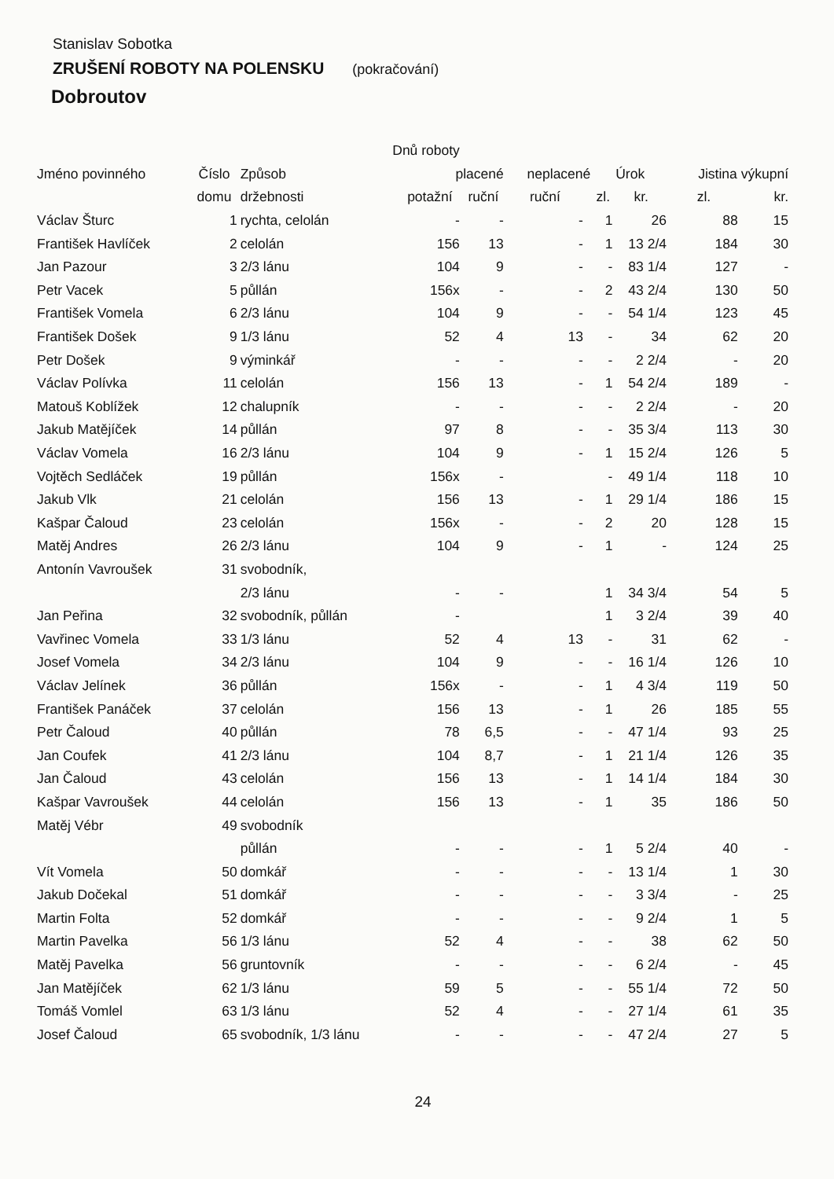Stanislav Sobotka
ZRUŠENÍ ROBOTY NA POLENSKU (pokračování)
Dobroutov
| Dnů roboty | | | | | | | | | | |
| --- | --- | --- | --- | --- | --- | --- | --- | --- | --- | --- |
| Jméno povinného | Číslo | Způsob | placené | | neplacené | | Úrok | | Jistina výkupní | |
| | domu | držebnosti | potažní | ruční | ruční | | zl. | kr. | zl. | kr. |
| Václav Šturc | 1 | rychta, celolán | - | - | - | | 1 | 26 | 88 | 15 |
| František Havlíček | 2 | celolán | 156 | 13 | - | | 1 | 13 2/4 | 184 | 30 |
| Jan Pazour | 3 | 2/3 lánu | 104 | 9 | - | | - | 83 1/4 | 127 | - |
| Petr Vacek | 5 | půllán | 156x | - | - | | 2 | 43 2/4 | 130 | 50 |
| František Vomela | 6 | 2/3 lánu | 104 | 9 | - | | - | 54 1/4 | 123 | 45 |
| František Došek | 9 | 1/3 lánu | 52 | 4 | 13 | | - | 34 | 62 | 20 |
| Petr Došek | 9 | výminkář | - | - | - | | - | 2 2/4 | - | 20 |
| Václav Polívka | 11 | celolán | 156 | 13 | - | | 1 | 54 2/4 | 189 | - |
| Matouš Koblížek | 12 | chalupník | - | - | - | | - | 2 2/4 | - | 20 |
| Jakub Matějíček | 14 | půllán | 97 | 8 | - | | - | 35 3/4 | 113 | 30 |
| Václav Vomela | 16 | 2/3 lánu | 104 | 9 | - | | 1 | 15 2/4 | 126 | 5 |
| Vojtěch Sedláček | 19 | půllán | 156x | - | | | - | 49 1/4 | 118 | 10 |
| Jakub Vlk | 21 | celolán | 156 | 13 | - | | 1 | 29 1/4 | 186 | 15 |
| Kašpar Čaloud | 23 | celolán | 156x | - | - | | 2 | 20 | 128 | 15 |
| Matěj Andres | 26 | 2/3 lánu | 104 | 9 | - | | 1 | - | 124 | 25 |
| Antonín Vavroušek | 31 | svobodník, | | | | | | | | |
| | | 2/3 lánu | - | - | | | 1 | 34 3/4 | 54 | 5 |
| Jan Peřina | 32 | svobodník, půllán | - | | | | 1 | 3 2/4 | 39 | 40 |
| Vavřinec Vomela | 33 | 1/3 lánu | 52 | 4 | 13 | | - | 31 | 62 | - |
| Josef Vomela | 34 | 2/3 lánu | 104 | 9 | - | | - | 16 1/4 | 126 | 10 |
| Václav Jelínek | 36 | půllán | 156x | - | - | | 1 | 4 3/4 | 119 | 50 |
| František Panáček | 37 | celolán | 156 | 13 | - | | 1 | 26 | 185 | 55 |
| Petr Čaloud | 40 | půllán | 78 | 6,5 | - | | - | 47 1/4 | 93 | 25 |
| Jan Coufek | 41 | 2/3 lánu | 104 | 8,7 | - | | 1 | 21 1/4 | 126 | 35 |
| Jan Čaloud | 43 | celolán | 156 | 13 | - | | 1 | 14 1/4 | 184 | 30 |
| Kašpar Vavroušek | 44 | celolán | 156 | 13 | - | | 1 | 35 | 186 | 50 |
| Matěj Vébr | 49 | svobodník | | | | | | | | |
| | | půllán | - | - | - | | 1 | 5 2/4 | 40 | - |
| Vít Vomela | 50 | domkář | - | - | - | | - | 13 1/4 | 1 | 30 |
| Jakub Dočekal | 51 | domkář | - | - | - | | - | 3 3/4 | - | 25 |
| Martin Folta | 52 | domkář | - | - | - | | - | 9 2/4 | 1 | 5 |
| Martin Pavelka | 56 | 1/3 lánu | 52 | 4 | - | | - | 38 | 62 | 50 |
| Matěj Pavelka | 56 | gruntovník | - | - | - | | - | 6 2/4 | - | 45 |
| Jan Matějíček | 62 | 1/3 lánu | 59 | 5 | - | | - | 55 1/4 | 72 | 50 |
| Tomáš Vomlel | 63 | 1/3 lánu | 52 | 4 | - | | - | 27 1/4 | 61 | 35 |
| Josef Čaloud | 65 | svobodník, 1/3 lánu | - | - | - | | - | 47 2/4 | 27 | 5 |
24